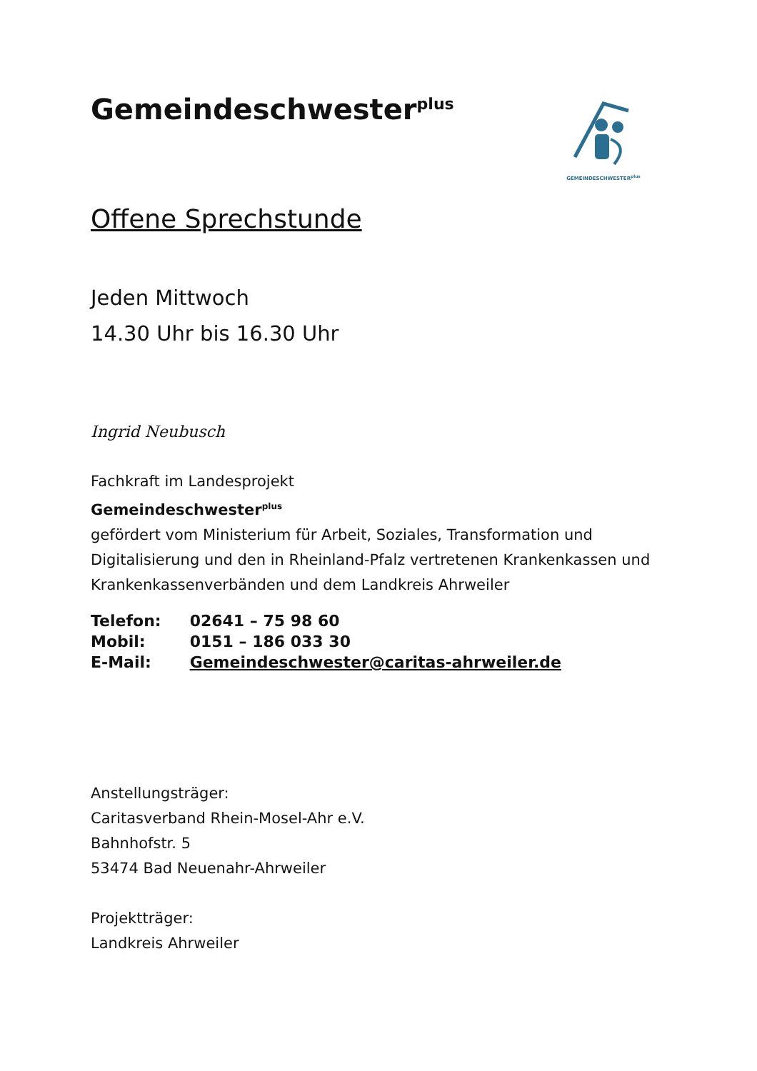GEMEINDESCHWESTER<sup>plus</sup>
Gemeindeschwester<sup>plus</sup>
Offene Sprechstunde
Jeden Mittwoch
14.30 Uhr bis 16.30 Uhr
Ingrid Neubusch
Fachkraft im Landesprojekt
Gemeindeschwester<sup>plus</sup>
gefördert vom Ministerium für Arbeit, Soziales, Transformation und Digitalisierung und den in Rheinland-Pfalz vertretenen Krankenkassen und Krankenkassenverbänden und dem Landkreis Ahrweiler
| Telefon: | 02641 – 75 98 60 |
| Mobil: | 0151 – 186 033 30 |
| E-Mail: | Gemeindeschwester@caritas-ahrweiler.de |
Anstellungsträger:
Caritasverband Rhein-Mosel-Ahr e.V.
Bahnhofstr. 5
53474 Bad Neuenahr-Ahrweiler
Projektträger:
Landkreis Ahrweiler